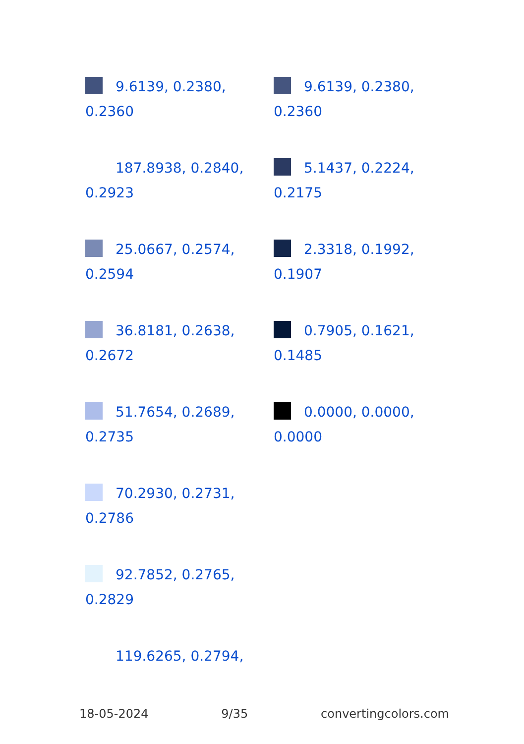9.6139, 0.2380, 0.2360
187.8938, 0.2840, 0.2923
25.0667, 0.2574, 0.2594
36.8181, 0.2638, 0.2672
51.7654, 0.2689, 0.2735
70.2930, 0.2731, 0.2786
92.7852, 0.2765, 0.2829
119.6265, 0.2794,
9.6139, 0.2380, 0.2360
5.1437, 0.2224, 0.2175
2.3318, 0.1992, 0.1907
0.7905, 0.1621, 0.1485
0.0000, 0.0000, 0.0000
18-05-2024 9/35 convertingcolors.com